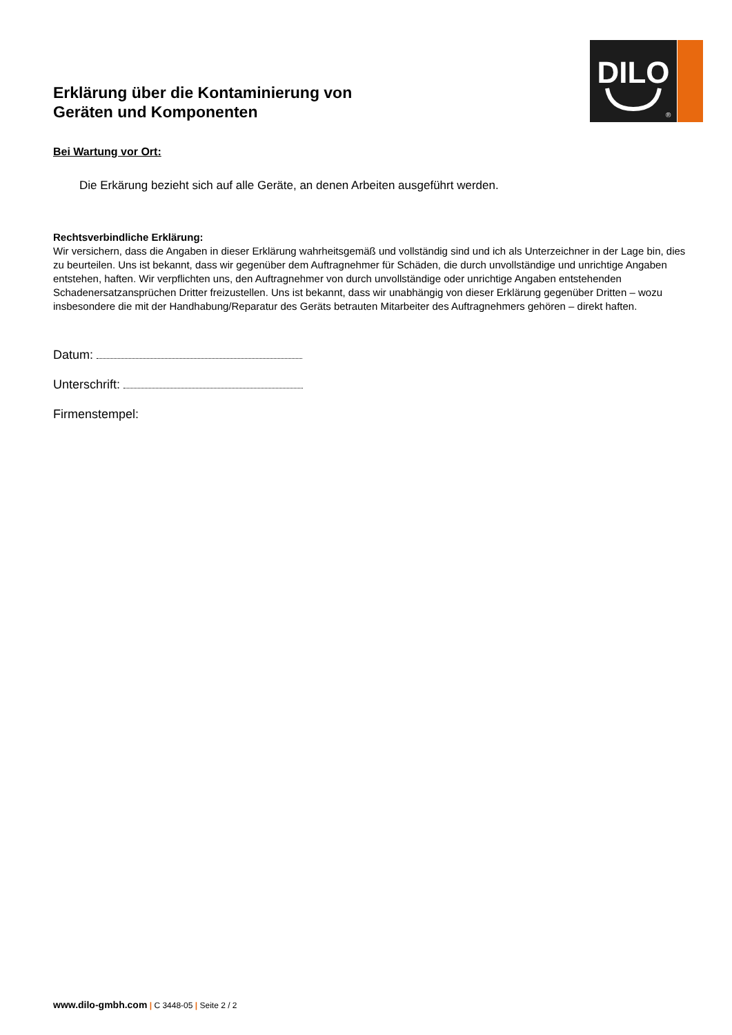DILO
®
Erklärung über die Kontaminierung von
Geräten und Komponenten
Bei Wartung vor Ort:
Die Erkärung bezieht sich auf alle Geräte, an denen Arbeiten ausgeführt werden.
Rechtsverbindliche Erklärung:
Wir versichern, dass die Angaben in dieser Erklärung wahrheitsgemäß und vollständig sind und ich als Unterzeichner in der Lage bin, dies zu beurteilen. Uns ist bekannt, dass wir gegenüber dem Auftragnehmer für Schäden, die durch unvollständige und unrichtige Angaben entstehen, haften. Wir verpflichten uns, den Auftragnehmer von durch unvollständige oder unrichtige Angaben entstehenden Schadenersatzansprüchen Dritter freizustellen. Uns ist bekannt, dass wir unabhängig von dieser Erklärung gegenüber Dritten – wozu insbesondere die mit der Handhabung/Reparatur des Geräts betrauten Mitarbeiter des Auftragnehmers gehören – direkt haften.
Datum:
Unterschrift:
Firmenstempel:
www.dilo-gmbh.com | C 3448-05 | Seite 2 / 2